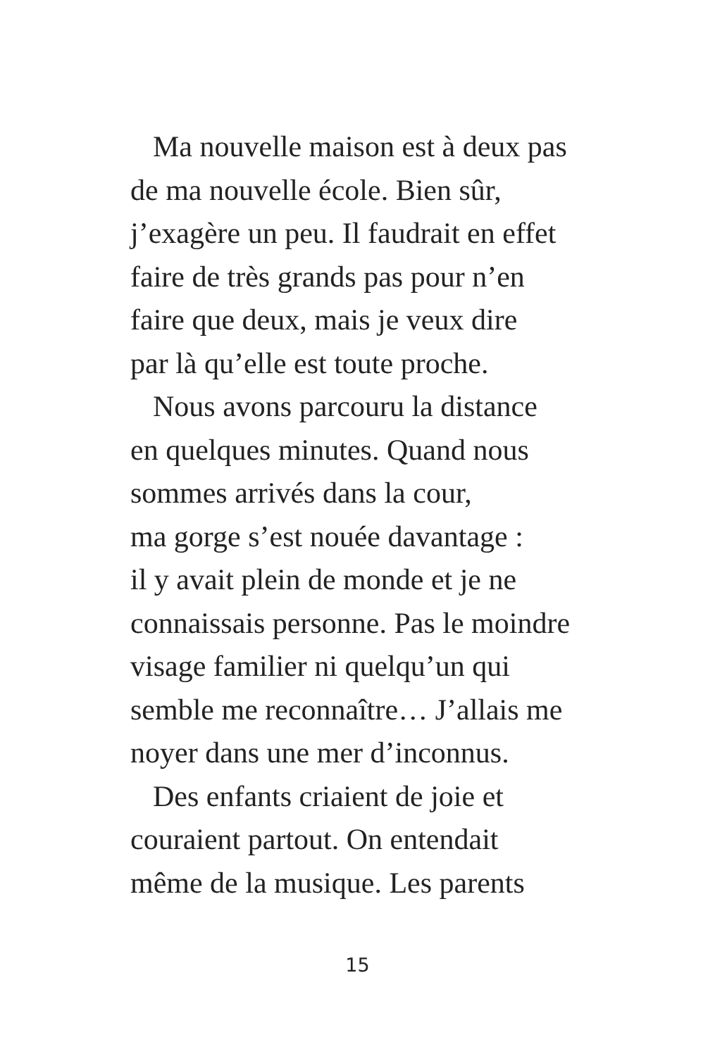Ma nouvelle maison est à deux pas
de ma nouvelle école. Bien sûr,
j’exagère un peu. Il faudrait en effet
faire de très grands pas pour n’en
faire que deux, mais je veux dire
par là qu’elle est toute proche.
Nous avons parcouru la distance
en quelques minutes. Quand nous
sommes arrivés dans la cour,
ma gorge s’est nouée davantage :
il y avait plein de monde et je ne
connaissais personne. Pas le moindre
visage familier ni quelqu’un qui
semble me reconnaître… J’allais me
noyer dans une mer d’inconnus.
Des enfants criaient de joie et
couraient partout. On entendait
même de la musique. Les parents
15